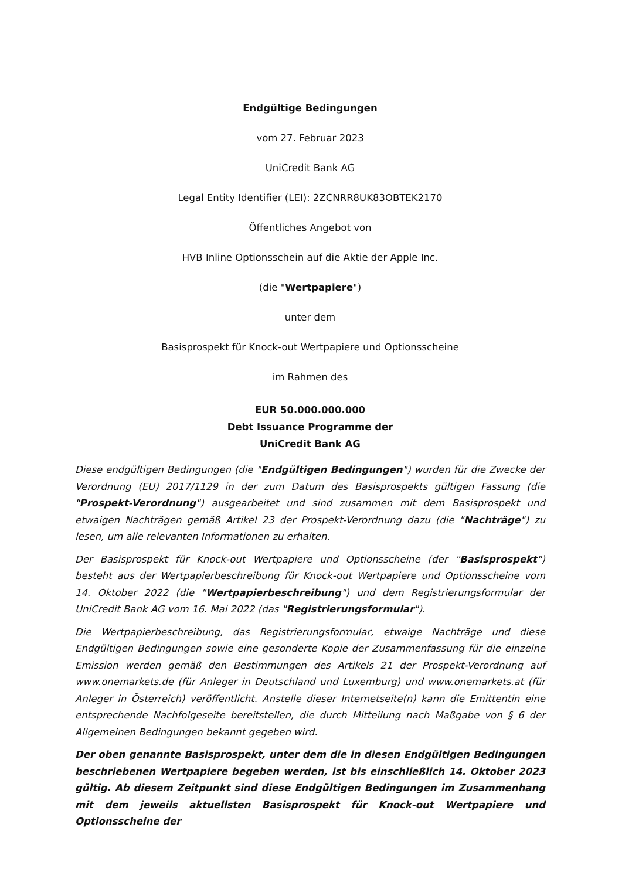Endgültige Bedingungen
vom 27. Februar 2023
UniCredit Bank AG
Legal Entity Identifier (LEI): 2ZCNRR8UK83OBTEK2170
Öffentliches Angebot von
HVB Inline Optionsschein auf die Aktie der Apple Inc.
(die "Wertpapiere")
unter dem
Basisprospekt für Knock-out Wertpapiere und Optionsscheine
im Rahmen des
EUR 50.000.000.000
Debt Issuance Programme der
UniCredit Bank AG
Diese endgültigen Bedingungen (die "Endgültigen Bedingungen") wurden für die Zwecke der Verordnung (EU) 2017/1129 in der zum Datum des Basisprospekts gültigen Fassung (die "Prospekt-Verordnung") ausgearbeitet und sind zusammen mit dem Basisprospekt und etwaigen Nachträgen gemäß Artikel 23 der Prospekt-Verordnung dazu (die "Nachträge") zu lesen, um alle relevanten Informationen zu erhalten.
Der Basisprospekt für Knock-out Wertpapiere und Optionsscheine (der "Basisprospekt") besteht aus der Wertpapierbeschreibung für Knock-out Wertpapiere und Optionsscheine vom 14. Oktober 2022 (die "Wertpapierbeschreibung") und dem Registrierungsformular der UniCredit Bank AG vom 16. Mai 2022 (das "Registrierungsformular").
Die Wertpapierbeschreibung, das Registrierungsformular, etwaige Nachträge und diese Endgültigen Bedingungen sowie eine gesonderte Kopie der Zusammenfassung für die einzelne Emission werden gemäß den Bestimmungen des Artikels 21 der Prospekt-Verordnung auf www.onemarkets.de (für Anleger in Deutschland und Luxemburg) und www.onemarkets.at (für Anleger in Österreich) veröffentlicht. Anstelle dieser Internetseite(n) kann die Emittentin eine entsprechende Nachfolgeseite bereitstellen, die durch Mitteilung nach Maßgabe von § 6 der Allgemeinen Bedingungen bekannt gegeben wird.
Der oben genannte Basisprospekt, unter dem die in diesen Endgültigen Bedingungen beschriebenen Wertpapiere begeben werden, ist bis einschließlich 14. Oktober 2023 gültig. Ab diesem Zeitpunkt sind diese Endgültigen Bedingungen im Zusammenhang mit dem jeweils aktuellsten Basisprospekt für Knock-out Wertpapiere und Optionsscheine der